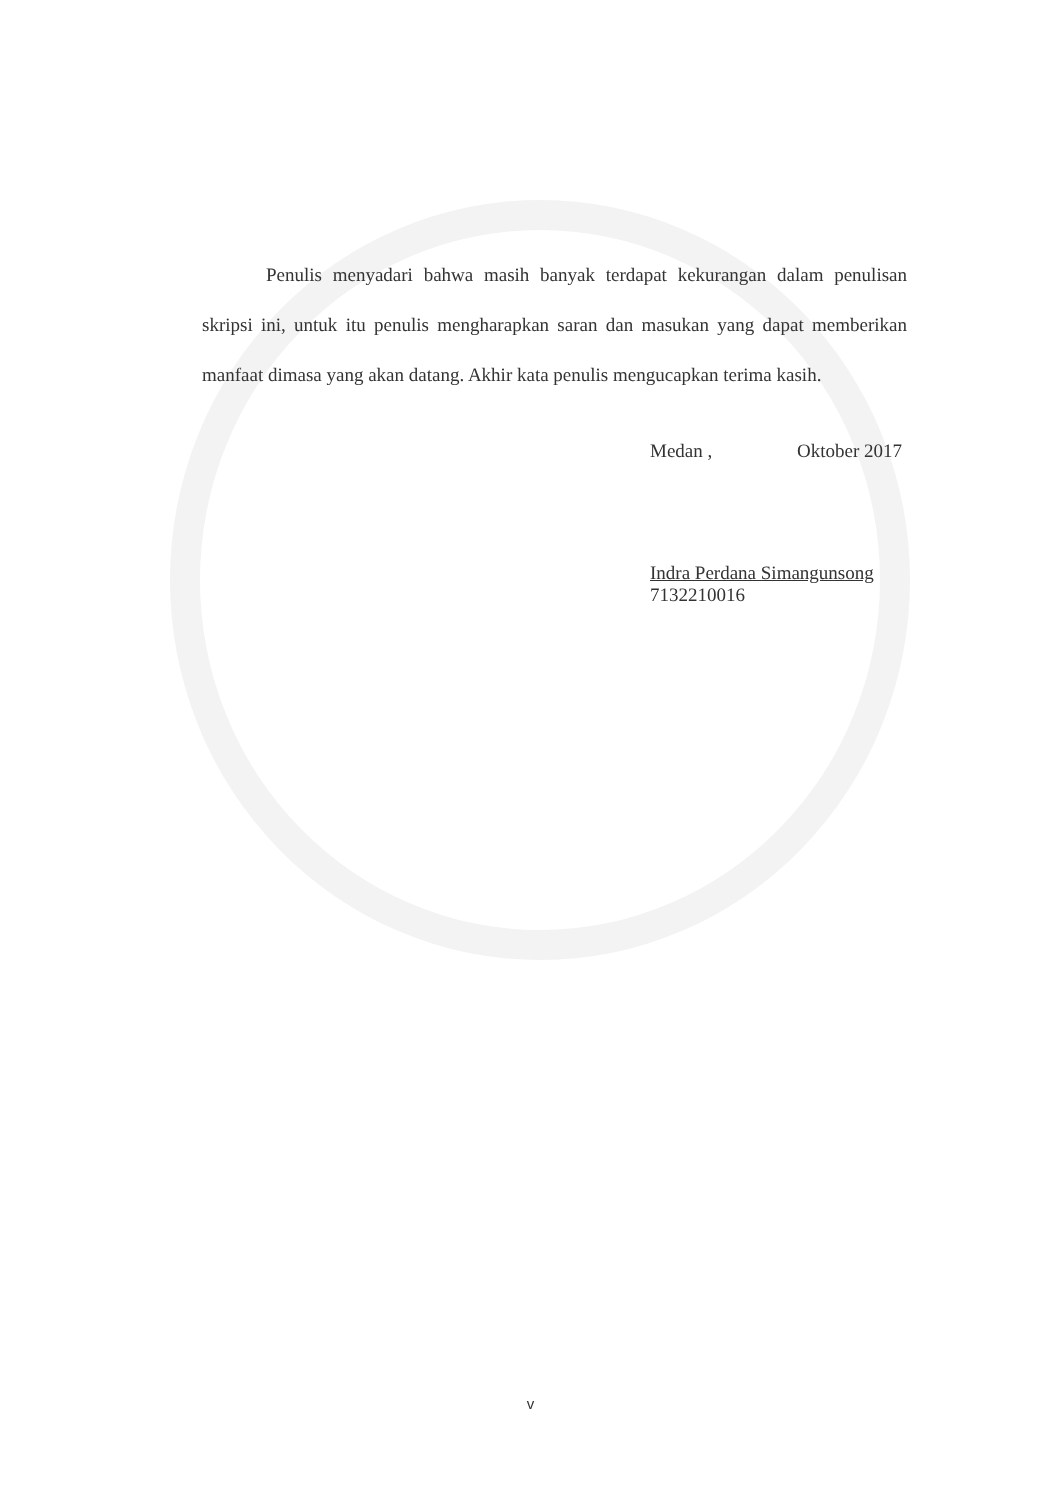Penulis menyadari bahwa masih banyak terdapat kekurangan dalam penulisan skripsi ini, untuk itu penulis mengharapkan saran dan masukan yang dapat memberikan manfaat dimasa yang akan datang. Akhir kata penulis mengucapkan terima kasih.
Medan , Oktober 2017
Indra Perdana Simangunsong
7132210016
v